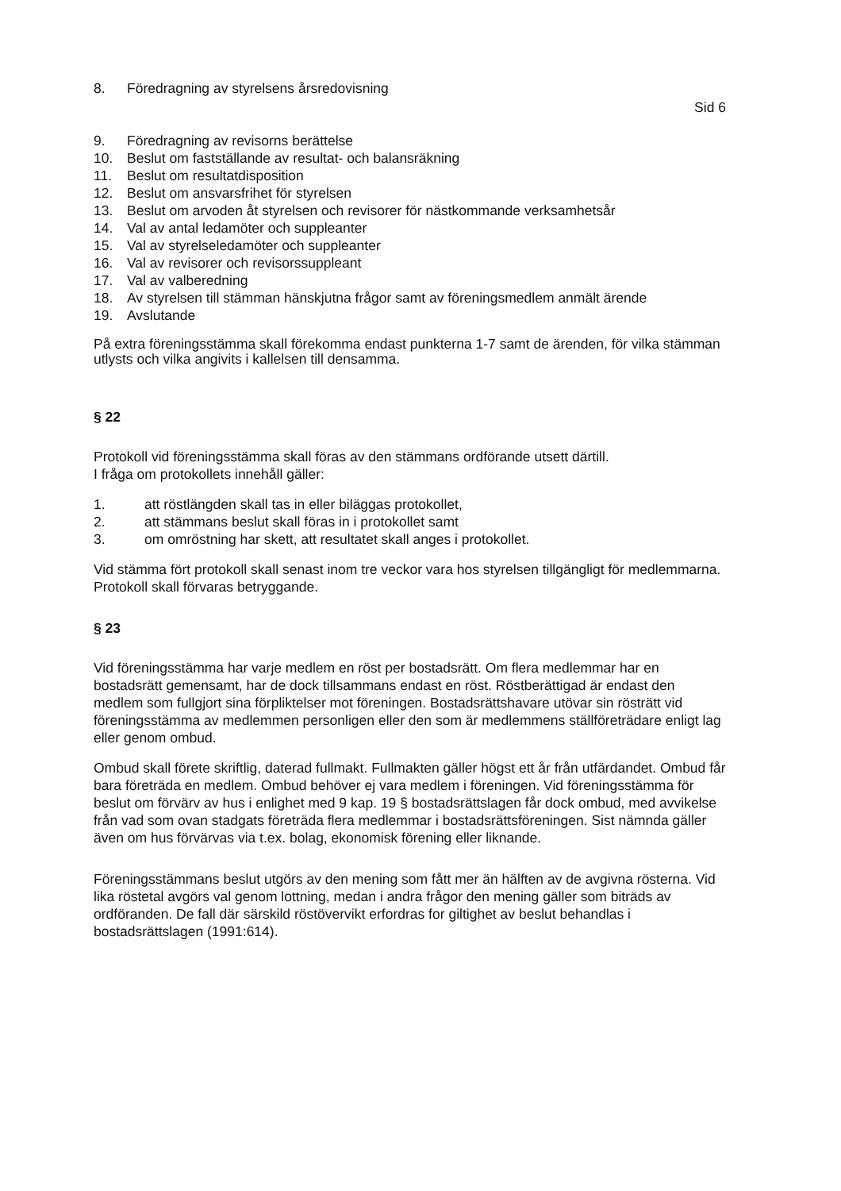8. Föredragning av styrelsens årsredovisning
Sid 6
9. Föredragning av revisorns berättelse
10. Beslut om fastställande av resultat- och balansräkning
11. Beslut om resultatdisposition
12. Beslut om ansvarsfrihet för styrelsen
13. Beslut om arvoden åt styrelsen och revisorer för nästkommande verksamhetsår
14. Val av antal ledamöter och suppleanter
15. Val av styrelseledamöter och suppleanter
16. Val av revisorer och revisorssuppleant
17. Val av valberedning
18. Av styrelsen till stämman hänskjutna frågor samt av föreningsmedlem anmält ärende
19. Avslutande
På extra föreningsstämma skall förekomma endast punkterna 1-7 samt de ärenden, för vilka stämman utlysts och vilka angivits i kallelsen till densamma.
§ 22
Protokoll vid föreningsstämma skall föras av den stämmans ordförande utsett därtill.
I fråga om protokollets innehåll gäller:
1. att röstlängden skall tas in eller biläggas protokollet,
2. att stämmans beslut skall föras in i protokollet samt
3. om omröstning har skett, att resultatet skall anges i protokollet.
Vid stämma fört protokoll skall senast inom tre veckor vara hos styrelsen tillgängligt för medlemmarna. Protokoll skall förvaras betryggande.
§ 23
Vid föreningsstämma har varje medlem en röst per bostadsrätt. Om flera medlemmar har en bostadsrätt gemensamt, har de dock tillsammans endast en röst. Röstberättigad är endast den medlem som fullgjort sina förpliktelser mot föreningen. Bostadsrättshavare utövar sin rösträtt vid föreningsstämma av medlemmen personligen eller den som är medlemmens ställföreträdare enligt lag eller genom ombud.
Ombud skall förete skriftlig, daterad fullmakt. Fullmakten gäller högst ett år från utfärdandet. Ombud får bara företräda en medlem. Ombud behöver ej vara medlem i föreningen. Vid föreningsstämma för beslut om förvärv av hus i enlighet med 9 kap. 19 § bostadsrättslagen får dock ombud, med avvikelse från vad som ovan stadgats företräda flera medlemmar i bostadsrättsföreningen. Sist nämnda gäller även om hus förvärvas via t.ex. bolag, ekonomisk förening eller liknande.
Föreningsstämmans beslut utgörs av den mening som fått mer än hälften av de avgivna rösterna. Vid lika röstetal avgörs val genom lottning, medan i andra frågor den mening gäller som biträds av ordföranden. De fall där särskild röstövervikt erfordras for giltighet av beslut behandlas i bostadsrättslagen (1991:614).